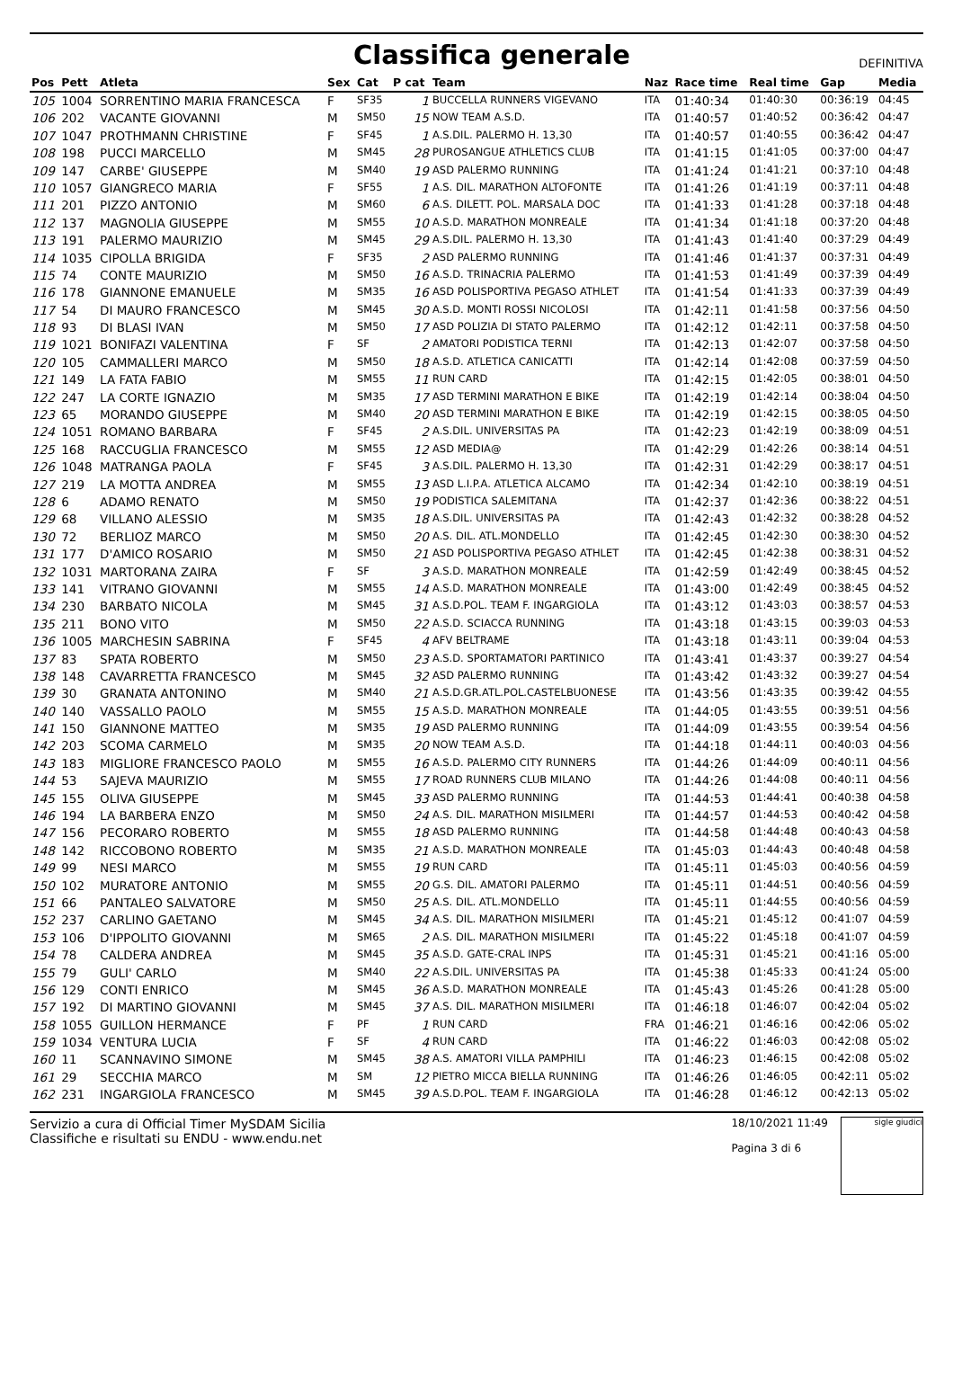Classifica generale
DEFINITIVA
| Pos | Pett | Atleta | Sex | Cat | P cat | Team | Naz | Race time | Real time | Gap | Media |
| --- | --- | --- | --- | --- | --- | --- | --- | --- | --- | --- | --- |
| 105 | 1004 | SORRENTINO MARIA FRANCESCA | F | SF35 | 1 | BUCCELLA RUNNERS VIGEVANO | ITA | 01:40:34 | 01:40:30 | 00:36:19 | 04:45 |
| 106 | 202 | VACANTE GIOVANNI | M | SM50 | 15 | NOW TEAM A.S.D. | ITA | 01:40:57 | 01:40:52 | 00:36:42 | 04:47 |
| 107 | 1047 | PROTHMANN CHRISTINE | F | SF45 | 1 | A.S.DIL. PALERMO H. 13,30 | ITA | 01:40:57 | 01:40:55 | 00:36:42 | 04:47 |
| 108 | 198 | PUCCI MARCELLO | M | SM45 | 28 | PUROSANGUE ATHLETICS CLUB | ITA | 01:41:15 | 01:41:05 | 00:37:00 | 04:47 |
| 109 | 147 | CARBE' GIUSEPPE | M | SM40 | 19 | ASD PALERMO RUNNING | ITA | 01:41:24 | 01:41:21 | 00:37:10 | 04:48 |
| 110 | 1057 | GIANGRECO MARIA | F | SF55 | 1 | A.S. DIL. MARATHON ALTOFONTE | ITA | 01:41:26 | 01:41:19 | 00:37:11 | 04:48 |
| 111 | 201 | PIZZO ANTONIO | M | SM60 | 6 | A.S. DILETT. POL. MARSALA DOC | ITA | 01:41:33 | 01:41:28 | 00:37:18 | 04:48 |
| 112 | 137 | MAGNOLIA GIUSEPPE | M | SM55 | 10 | A.S.D. MARATHON MONREALE | ITA | 01:41:34 | 01:41:18 | 00:37:20 | 04:48 |
| 113 | 191 | PALERMO MAURIZIO | M | SM45 | 29 | A.S.DIL. PALERMO H. 13,30 | ITA | 01:41:43 | 01:41:40 | 00:37:29 | 04:49 |
| 114 | 1035 | CIPOLLA BRIGIDA | F | SF35 | 2 | ASD PALERMO RUNNING | ITA | 01:41:46 | 01:41:37 | 00:37:31 | 04:49 |
| 115 | 74 | CONTE MAURIZIO | M | SM50 | 16 | A.S.D. TRINACRIA PALERMO | ITA | 01:41:53 | 01:41:49 | 00:37:39 | 04:49 |
| 116 | 178 | GIANNONE EMANUELE | M | SM35 | 16 | ASD POLISPORTIVA PEGASO ATHLET | ITA | 01:41:54 | 01:41:33 | 00:37:39 | 04:49 |
| 117 | 54 | DI MAURO FRANCESCO | M | SM45 | 30 | A.S.D. MONTI ROSSI NICOLOSI | ITA | 01:42:11 | 01:41:58 | 00:37:56 | 04:50 |
| 118 | 93 | DI BLASI IVAN | M | SM50 | 17 | ASD POLIZIA DI STATO PALERMO | ITA | 01:42:12 | 01:42:11 | 00:37:58 | 04:50 |
| 119 | 1021 | BONIFAZI VALENTINA | F | SF | 2 | AMATORI PODISTICA TERNI | ITA | 01:42:13 | 01:42:07 | 00:37:58 | 04:50 |
| 120 | 105 | CAMMALLERI MARCO | M | SM50 | 18 | A.S.D. ATLETICA CANICATTI | ITA | 01:42:14 | 01:42:08 | 00:37:59 | 04:50 |
| 121 | 149 | LA FATA FABIO | M | SM55 | 11 | RUN CARD | ITA | 01:42:15 | 01:42:05 | 00:38:01 | 04:50 |
| 122 | 247 | LA CORTE IGNAZIO | M | SM35 | 17 | ASD TERMINI MARATHON E BIKE | ITA | 01:42:19 | 01:42:14 | 00:38:04 | 04:50 |
| 123 | 65 | MORANDO GIUSEPPE | M | SM40 | 20 | ASD TERMINI MARATHON E BIKE | ITA | 01:42:19 | 01:42:15 | 00:38:05 | 04:50 |
| 124 | 1051 | ROMANO BARBARA | F | SF45 | 2 | A.S.DIL. UNIVERSITAS PA | ITA | 01:42:23 | 01:42:19 | 00:38:09 | 04:51 |
| 125 | 168 | RACCUGLIA FRANCESCO | M | SM55 | 12 | ASD MEDIA@ | ITA | 01:42:29 | 01:42:26 | 00:38:14 | 04:51 |
| 126 | 1048 | MATRANGA PAOLA | F | SF45 | 3 | A.S.DIL. PALERMO H. 13,30 | ITA | 01:42:31 | 01:42:29 | 00:38:17 | 04:51 |
| 127 | 219 | LA MOTTA ANDREA | M | SM55 | 13 | ASD L.I.P.A. ATLETICA ALCAMO | ITA | 01:42:34 | 01:42:10 | 00:38:19 | 04:51 |
| 128 | 6 | ADAMO RENATO | M | SM50 | 19 | PODISTICA SALEMITANA | ITA | 01:42:37 | 01:42:36 | 00:38:22 | 04:51 |
| 129 | 68 | VILLANO ALESSIO | M | SM35 | 18 | A.S.DIL. UNIVERSITAS PA | ITA | 01:42:43 | 01:42:32 | 00:38:28 | 04:52 |
| 130 | 72 | BERLIOZ MARCO | M | SM50 | 20 | A.S. DIL. ATL.MONDELLO | ITA | 01:42:45 | 01:42:30 | 00:38:30 | 04:52 |
| 131 | 177 | D'AMICO ROSARIO | M | SM50 | 21 | ASD POLISPORTIVA PEGASO ATHLET | ITA | 01:42:45 | 01:42:38 | 00:38:31 | 04:52 |
| 132 | 1031 | MARTORANA ZAIRA | F | SF | 3 | A.S.D. MARATHON MONREALE | ITA | 01:42:59 | 01:42:49 | 00:38:45 | 04:52 |
| 133 | 141 | VITRANO GIOVANNI | M | SM55 | 14 | A.S.D. MARATHON MONREALE | ITA | 01:43:00 | 01:42:49 | 00:38:45 | 04:52 |
| 134 | 230 | BARBATO NICOLA | M | SM45 | 31 | A.S.D.POL. TEAM F. INGARGIOLA | ITA | 01:43:12 | 01:43:03 | 00:38:57 | 04:53 |
| 135 | 211 | BONO VITO | M | SM50 | 22 | A.S.D. SCIACCA RUNNING | ITA | 01:43:18 | 01:43:15 | 00:39:03 | 04:53 |
| 136 | 1005 | MARCHESIN SABRINA | F | SF45 | 4 | AFV BELTRAME | ITA | 01:43:18 | 01:43:11 | 00:39:04 | 04:53 |
| 137 | 83 | SPATA ROBERTO | M | SM50 | 23 | A.S.D. SPORTAMATORI PARTINICO | ITA | 01:43:41 | 01:43:37 | 00:39:27 | 04:54 |
| 138 | 148 | CAVARRETTA FRANCESCO | M | SM45 | 32 | ASD PALERMO RUNNING | ITA | 01:43:42 | 01:43:32 | 00:39:27 | 04:54 |
| 139 | 30 | GRANATA ANTONINO | M | SM40 | 21 | A.S.D.GR.ATL.POL.CASTELBUONESE | ITA | 01:43:56 | 01:43:35 | 00:39:42 | 04:55 |
| 140 | 140 | VASSALLO PAOLO | M | SM55 | 15 | A.S.D. MARATHON MONREALE | ITA | 01:44:05 | 01:43:55 | 00:39:51 | 04:56 |
| 141 | 150 | GIANNONE MATTEO | M | SM35 | 19 | ASD PALERMO RUNNING | ITA | 01:44:09 | 01:43:55 | 00:39:54 | 04:56 |
| 142 | 203 | SCOMA CARMELO | M | SM35 | 20 | NOW TEAM A.S.D. | ITA | 01:44:18 | 01:44:11 | 00:40:03 | 04:56 |
| 143 | 183 | MIGLIORE FRANCESCO PAOLO | M | SM55 | 16 | A.S.D. PALERMO CITY RUNNERS | ITA | 01:44:26 | 01:44:09 | 00:40:11 | 04:56 |
| 144 | 53 | SAJEVA MAURIZIO | M | SM55 | 17 | ROAD RUNNERS CLUB MILANO | ITA | 01:44:26 | 01:44:08 | 00:40:11 | 04:56 |
| 145 | 155 | OLIVA GIUSEPPE | M | SM45 | 33 | ASD PALERMO RUNNING | ITA | 01:44:53 | 01:44:41 | 00:40:38 | 04:58 |
| 146 | 194 | LA BARBERA ENZO | M | SM50 | 24 | A.S. DIL. MARATHON MISILMERI | ITA | 01:44:57 | 01:44:53 | 00:40:42 | 04:58 |
| 147 | 156 | PECORARO ROBERTO | M | SM55 | 18 | ASD PALERMO RUNNING | ITA | 01:44:58 | 01:44:48 | 00:40:43 | 04:58 |
| 148 | 142 | RICCOBONO ROBERTO | M | SM35 | 21 | A.S.D. MARATHON MONREALE | ITA | 01:45:03 | 01:44:43 | 00:40:48 | 04:58 |
| 149 | 99 | NESI MARCO | M | SM55 | 19 | RUN CARD | ITA | 01:45:11 | 01:45:03 | 00:40:56 | 04:59 |
| 150 | 102 | MURATORE ANTONIO | M | SM55 | 20 | G.S. DIL. AMATORI PALERMO | ITA | 01:45:11 | 01:44:51 | 00:40:56 | 04:59 |
| 151 | 66 | PANTALEO SALVATORE | M | SM50 | 25 | A.S. DIL. ATL.MONDELLO | ITA | 01:45:11 | 01:44:55 | 00:40:56 | 04:59 |
| 152 | 237 | CARLINO GAETANO | M | SM45 | 34 | A.S. DIL. MARATHON MISILMERI | ITA | 01:45:21 | 01:45:12 | 00:41:07 | 04:59 |
| 153 | 106 | D'IPPOLITO GIOVANNI | M | SM65 | 2 | A.S. DIL. MARATHON MISILMERI | ITA | 01:45:22 | 01:45:18 | 00:41:07 | 04:59 |
| 154 | 78 | CALDERA ANDREA | M | SM45 | 35 | A.S.D. GATE-CRAL INPS | ITA | 01:45:31 | 01:45:21 | 00:41:16 | 05:00 |
| 155 | 79 | GULI' CARLO | M | SM40 | 22 | A.S.DIL. UNIVERSITAS PA | ITA | 01:45:38 | 01:45:33 | 00:41:24 | 05:00 |
| 156 | 129 | CONTI ENRICO | M | SM45 | 36 | A.S.D. MARATHON MONREALE | ITA | 01:45:43 | 01:45:26 | 00:41:28 | 05:00 |
| 157 | 192 | DI MARTINO GIOVANNI | M | SM45 | 37 | A.S. DIL. MARATHON MISILMERI | ITA | 01:46:18 | 01:46:07 | 00:42:04 | 05:02 |
| 158 | 1055 | GUILLON HERMANCE | F | PF | 1 | RUN CARD | FRA | 01:46:21 | 01:46:16 | 00:42:06 | 05:02 |
| 159 | 1034 | VENTURA LUCIA | F | SF | 4 | RUN CARD | ITA | 01:46:22 | 01:46:03 | 00:42:08 | 05:02 |
| 160 | 11 | SCANNAVINO SIMONE | M | SM45 | 38 | A.S. AMATORI VILLA PAMPHILI | ITA | 01:46:23 | 01:46:15 | 00:42:08 | 05:02 |
| 161 | 29 | SECCHIA MARCO | M | SM | 12 | PIETRO MICCA BIELLA RUNNING | ITA | 01:46:26 | 01:46:05 | 00:42:11 | 05:02 |
| 162 | 231 | INGARGIOLA FRANCESCO | M | SM45 | 39 | A.S.D.POL. TEAM F. INGARGIOLA | ITA | 01:46:28 | 01:46:12 | 00:42:13 | 05:02 |
Servizio a cura di Official Timer MySDAM Sicilia
Classifiche e risultati su ENDU - www.endu.net
18/10/2021 11:49
Pagina 3 di 6
sigle giudici